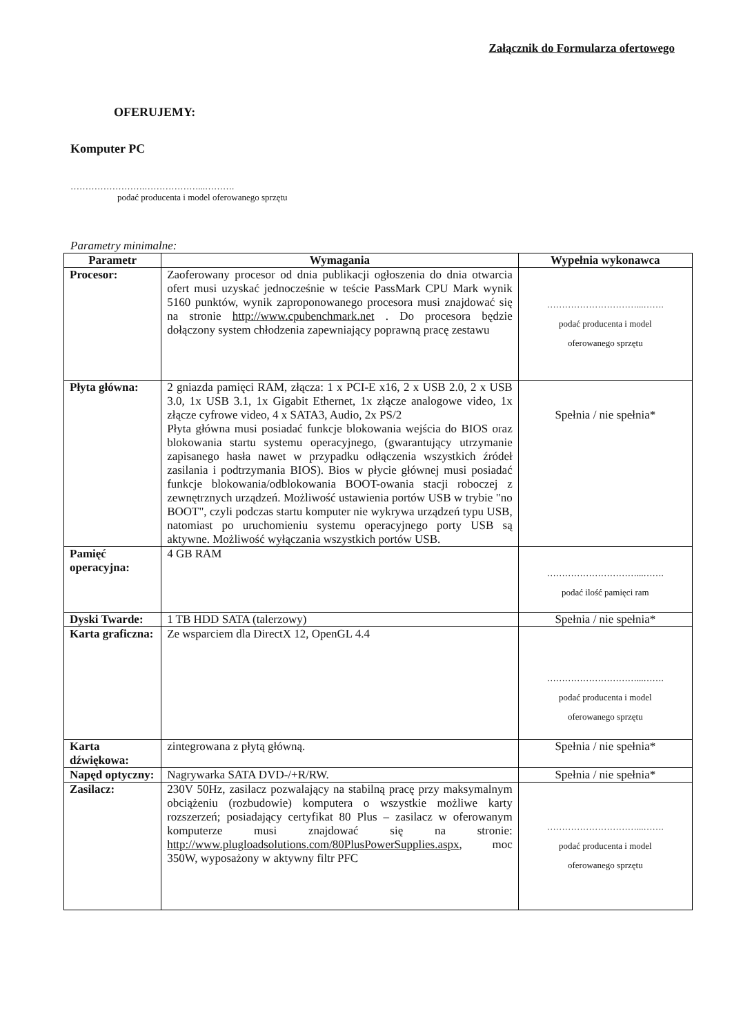Załącznik do Formularza ofertowego
OFERUJEMY:
Komputer PC
…………………….………………...……….
podać producenta i model oferowanego sprzętu
Parametry minimalne:
| Parametr | Wymagania | Wypełnia wykonawca |
| --- | --- | --- |
| Procesor: | Zaoferowany procesor od dnia publikacji ogłoszenia do dnia otwarcia ofert musi uzyskać jednocześnie w teście PassMark CPU Mark wynik 5160 punktów, wynik zaproponowanego procesora musi znajdować się na stronie http://www.cpubenchmark.net . Do procesora będzie dołączony system chłodzenia zapewniający poprawną pracę zestawu | …………………………...……. podać producenta i model oferowanego sprzętu |
| Płyta główna: | 2 gniazda pamięci RAM, złącza: 1 x PCI-E x16, 2 x USB 2.0, 2 x USB 3.0, 1x USB 3.1, 1x Gigabit Ethernet, 1x złącze analogowe video, 1x złącze cyfrowe video, 4 x SATA3, Audio, 2x PS/2 Płyta główna musi posiadać funkcje blokowania wejścia do BIOS oraz blokowania startu systemu operacyjnego, (gwarantujący utrzymanie zapisanego hasła nawet w przypadku odłączenia wszystkich źródeł zasilania i podtrzymania BIOS). Bios w płycie głównej musi posiadać funkcje blokowania/odblokowania BOOT-owania stacji roboczej z zewnętrznych urządzeń. Możliwość ustawienia portów USB w trybie "no BOOT", czyli podczas startu komputer nie wykrywa urządzeń typu USB, natomiast po uruchomieniu systemu operacyjnego porty USB są aktywne. Możliwość wyłączania wszystkich portów USB. | Spełnia / nie spełnia* |
| Pamięć operacyjna: | 4 GB RAM | …………………………...……. podać ilość pamięci ram |
| Dyski Twarde: | 1 TB HDD SATA (talerzowy) | Spełnia / nie spełnia* |
| Karta graficzna: | Ze wsparciem dla DirectX 12, OpenGL 4.4 | …………………………...……. podać producenta i model oferowanego sprzętu |
| Karta dźwiękowa: | zintegrowana z płytą główną. | Spełnia / nie spełnia* |
| Napęd optyczny: | Nagrywarka SATA DVD-/+R/RW. | Spełnia / nie spełnia* |
| Zasilacz: | 230V 50Hz, zasilacz pozwalający na stabilną pracę przy maksymalnym obciążeniu (rozbudowie) komputera o wszystkie możliwe karty rozszerzeń; posiadający certyfikat 80 Plus – zasilacz w oferowanym komputerze musi znajdować się na stronie: http://www.plugloadsolutions.com/80PlusPowerSupplies.aspx , moc 350W, wyposażony w aktywny filtr PFC | …………………………...……. podać producenta i model oferowanego sprzętu |